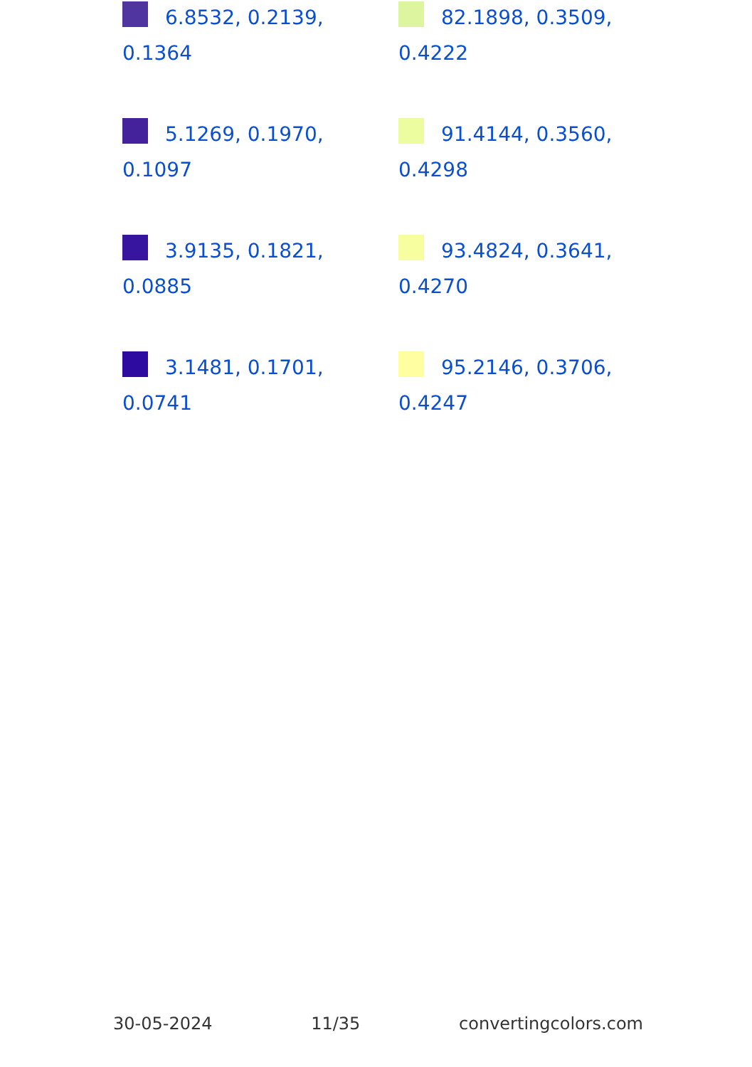6.8532, 0.2139, 0.1364
82.1898, 0.3509, 0.4222
5.1269, 0.1970, 0.1097
91.4144, 0.3560, 0.4298
3.9135, 0.1821, 0.0885
93.4824, 0.3641, 0.4270
3.1481, 0.1701, 0.0741
95.2146, 0.3706, 0.4247
30-05-2024 11/35 convertingcolors.com